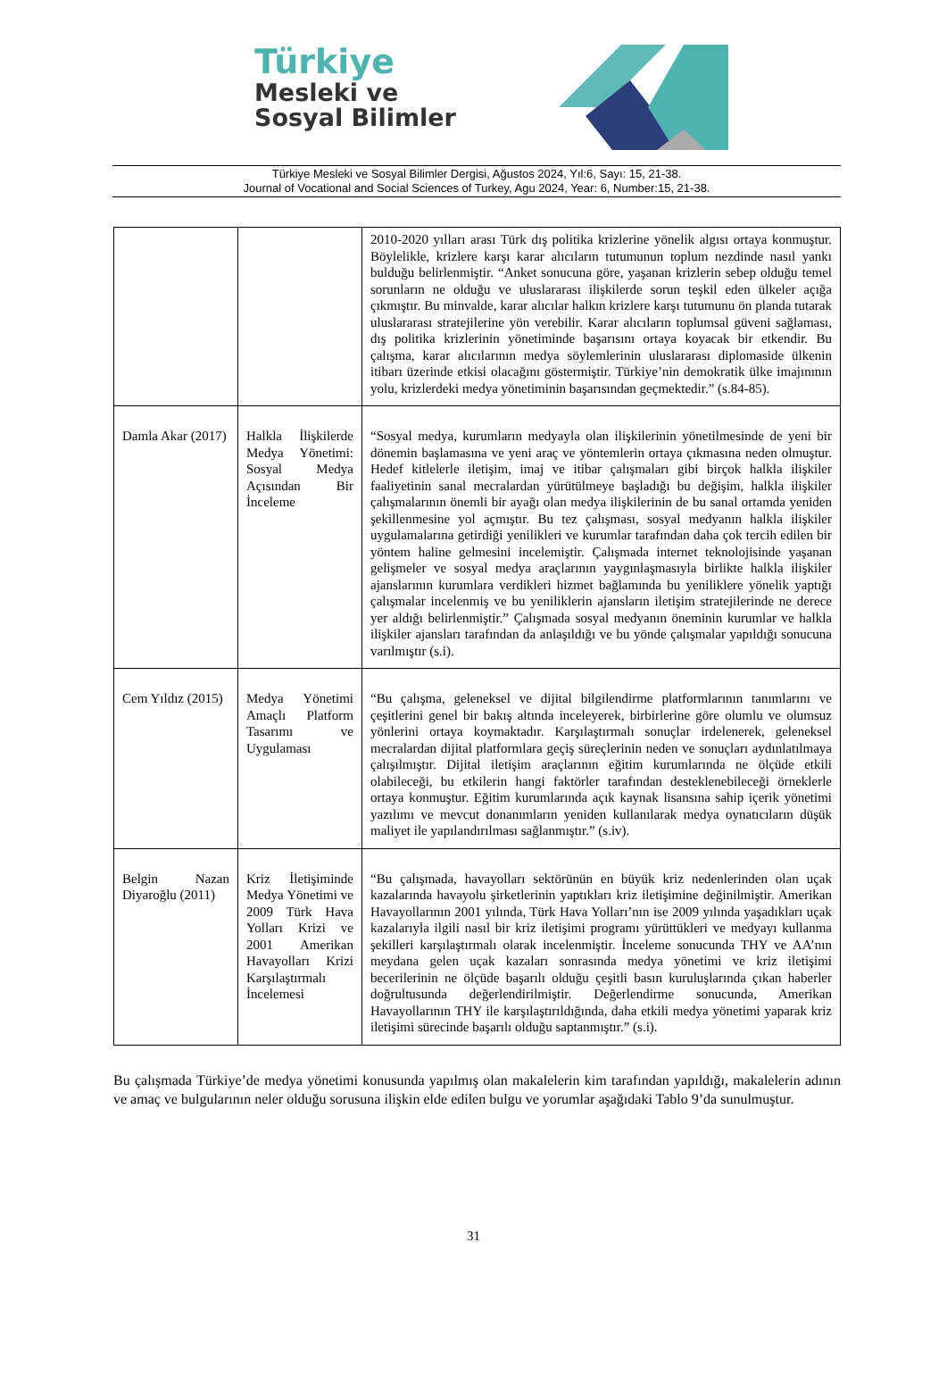Türkiye
Mesleki ve
Sosyal Bilimler
Türkiye Mesleki ve Sosyal Bilimler Dergisi, Ağustos 2024, Yıl:6, Sayı: 15, 21-38.
Journal of Vocational and Social Sciences of Turkey, Agu 2024, Year: 6, Number:15, 21-38.
| | | 2010-2020 yılları arası Türk dış politika krizlerine yönelik algısı ortaya konmuştur. Böylelikle, krizlere karşı karar alıcıların tutumunun toplum nezdinde nasıl yankı bulduğu belirlenmiştir. “Anket sonucuna göre, yaşanan krizlerin sebep olduğu temel sorunların ne olduğu ve uluslararası ilişkilerde sorun teşkil eden ülkeler açığa çıkmıştır. Bu minvalde, karar alıcılar halkın krizlere karşı tutumunu ön planda tutarak uluslararası stratejilerine yön verebilir. Karar alıcıların toplumsal güveni sağlaması, dış politika krizlerinin yönetiminde başarısını ortaya koyacak bir etkendir. Bu çalışma, karar alıcılarının medya söylemlerinin uluslararası diplomaside ülkenin itibarı üzerinde etkisi olacağını göstermiştir. Türkiye’nin demokratik ülke imajınının yolu, krizlerdeki medya yönetiminin başarısından geçmektedir.” (s.84-85). |
| Damla Akar (2017) | Halkla İlişkilerde Medya Yönetimi: Sosyal Medya Açısından Bir İnceleme | “Sosyal medya, kurumların medyayla olan ilişkilerinin yönetilmesinde de yeni bir dönemin başlamasına ve yeni araç ve yöntemlerin ortaya çıkmasına neden olmuştur. Hedef kitlelerle iletişim, imaj ve itibar çalışmaları gibi birçok halkla ilişkiler faaliyetinin sanal mecralardan yürütülmeye başladığı bu değişim, halkla ilişkiler çalışmalarının önemli bir ayağı olan medya ilişkilerinin de bu sanal ortamda yeniden şekillenmesine yol açmıştır. Bu tez çalışması, sosyal medyanın halkla ilişkiler uygulamalarına getirdiği yenilikleri ve kurumlar tarafından daha çok tercih edilen bir yöntem haline gelmesini incelemiştir. Çalışmada internet teknolojisinde yaşanan gelişmeler ve sosyal medya araçlarının yaygınlaşmasıyla birlikte halkla ilişkiler ajanslarının kurumlara verdikleri hizmet bağlamında bu yeniliklere yönelik yaptığı çalışmalar incelenmiş ve bu yeniliklerin ajansların iletişim stratejilerinde ne derece yer aldığı belirlenmiştir.” Çalışmada sosyal medyanın öneminin kurumlar ve halkla ilişkiler ajansları tarafından da anlaşıldığı ve bu yönde çalışmalar yapıldığı sonucuna varılmıştır (s.i). |
| Cem Yıldız (2015) | Medya Yönetimi Amaçlı Platform Tasarımı ve Uygulaması | “Bu çalışma, geleneksel ve dijital bilgilendirme platformlarının tanımlarını ve çeşitlerini genel bir bakış altında inceleyerek, birbirlerine göre olumlu ve olumsuz yönlerini ortaya koymaktadır. Karşılaştırmalı sonuçlar irdelenerek, geleneksel mecralardan dijital platformlara geçiş süreçlerinin neden ve sonuçları aydınlatılmaya çalışılmıştır. Dijital iletişim araçlarının eğitim kurumlarında ne ölçüde etkili olabileceği, bu etkilerin hangi faktörler tarafından desteklenebileceği örneklerle ortaya konmuştur. Eğitim kurumlarında açık kaynak lisansına sahip içerik yönetimi yazılımı ve mevcut donanımların yeniden kullanılarak medya oynatıcıların düşük maliyet ile yapılandırılması sağlanmıştır.” (s.iv). |
| Belgin Nazan Diyaroğlu (2011) | Kriz İletişiminde Medya Yönetimi ve 2009 Türk Hava Yolları Krizi ve 2001 Amerikan Havayolları Krizi Karşılaştırmalı İncelemesi | “Bu çalışmada, havayolları sektörünün en büyük kriz nedenlerinden olan uçak kazalarında havayolu şirketlerinin yaptıkları kriz iletişimine değinilmiştir. Amerikan Havayollarının 2001 yılında, Türk Hava Yolları’nın ise 2009 yılında yaşadıkları uçak kazalarıyla ilgili nasıl bir kriz iletişimi programı yürüttükleri ve medyayı kullanma şekilleri karşılaştırmalı olarak incelenmiştir. İnceleme sonucunda THY ve AA’nın meydana gelen uçak kazaları sonrasında medya yönetimi ve kriz iletişimi becerilerinin ne ölçüde başarılı olduğu çeşitli basın kuruluşlarında çıkan haberler doğrultusunda değerlendirilmiştir. Değerlendirme sonucunda, Amerikan Havayollarının THY ile karşılaştırıldığında, daha etkili medya yönetimi yaparak kriz iletişimi sürecinde başarılı olduğu saptanmıştır.” (s.i). |
Bu çalışmada Türkiye’de medya yönetimi konusunda yapılmış olan makalelerin kim tarafından yapıldığı, makalelerin adının ve amaç ve bulgularının neler olduğu sorusuna ilişkin elde edilen bulgu ve yorumlar aşağıdaki Tablo 9’da sunulmuştur.
31